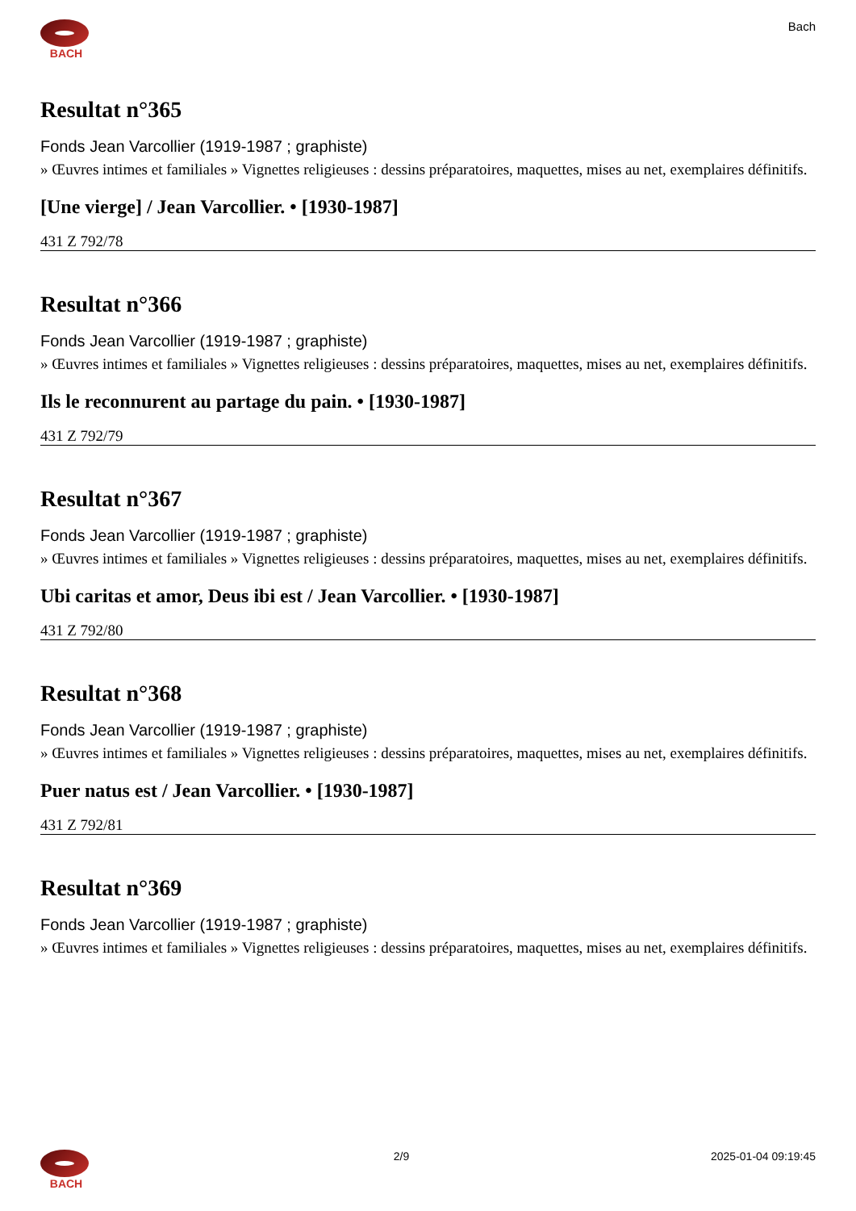BACH Bach
Resultat n°365
Fonds Jean Varcollier (1919-1987 ; graphiste)
» Œuvres intimes et familiales » Vignettes religieuses : dessins préparatoires, maquettes, mises au net, exemplaires définitifs.
[Une vierge] / Jean Varcollier. • [1930-1987]
431 Z 792/78
Resultat n°366
Fonds Jean Varcollier (1919-1987 ; graphiste)
» Œuvres intimes et familiales » Vignettes religieuses : dessins préparatoires, maquettes, mises au net, exemplaires définitifs.
Ils le reconnurent au partage du pain. • [1930-1987]
431 Z 792/79
Resultat n°367
Fonds Jean Varcollier (1919-1987 ; graphiste)
» Œuvres intimes et familiales » Vignettes religieuses : dessins préparatoires, maquettes, mises au net, exemplaires définitifs.
Ubi caritas et amor, Deus ibi est / Jean Varcollier. • [1930-1987]
431 Z 792/80
Resultat n°368
Fonds Jean Varcollier (1919-1987 ; graphiste)
» Œuvres intimes et familiales » Vignettes religieuses : dessins préparatoires, maquettes, mises au net, exemplaires définitifs.
Puer natus est / Jean Varcollier. • [1930-1987]
431 Z 792/81
Resultat n°369
Fonds Jean Varcollier (1919-1987 ; graphiste)
» Œuvres intimes et familiales » Vignettes religieuses : dessins préparatoires, maquettes, mises au net, exemplaires définitifs.
BACH 2/9 2025-01-04 09:19:45